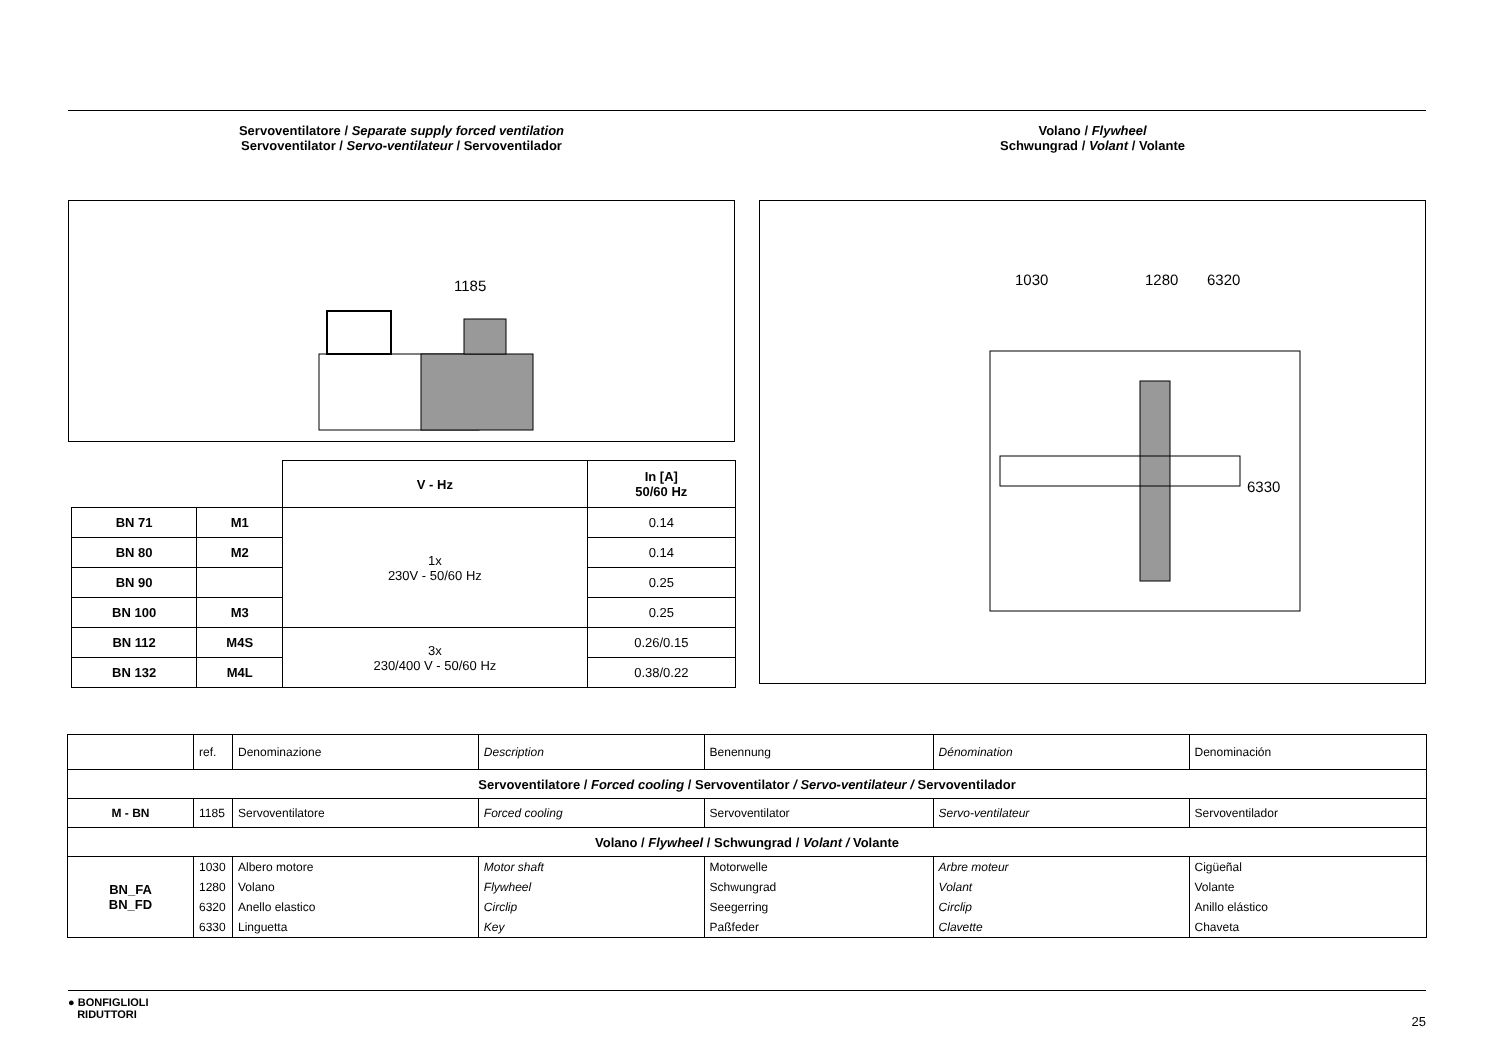Servoventilatore / Separate supply forced ventilation
Servoventilator / Servo-ventilateur / Servoventilador
1185
| | | V - Hz | In [A] 50/60 Hz |
| BN 71 | M1 | 1x 230V - 50/60 Hz | 0.14 |
| BN 80 | M2 | | 0.14 |
| BN 90 | | | 0.25 |
| BN 100 | M3 | | 0.25 |
| BN 112 | M4S | 3x 230/400 V - 50/60 Hz | 0.26/0.15 |
| BN 132 | M4L | | 0.38/0.22 |
Volano / Flywheel
Schwungrad / Volant / Volante
1030 1280 6320
6330
| | ref. | Denominazione | Description | Benennung | Dénomination | Denominación |
| Servoventilatore / Forced cooling / Servoventilator / Servo-ventilateur / Servoventilador | | | | | | |
| M - BN | 1185 | Servoventilatore | Forced cooling | Servoventilator | Servo-ventilateur | Servoventilador |
| Volano / Flywheel / Schwungrad / Volant / Volante | | | | | | |
| BN_FA BN_FD | 1030 | Albero motore | Motor shaft | Motorwelle | Arbre moteur | Cigüeñal |
| | 1280 | Volano | Flywheel | Schwungrad | Volant | Volante |
| | 6320 | Anello elastico | Circlip | Seegerring | Circlip | Anillo elástico |
| | 6330 | Linguetta | Key | Paßfeder | Clavette | Chaveta |
● BONFIGLIOLI
RIDUTTORI
25